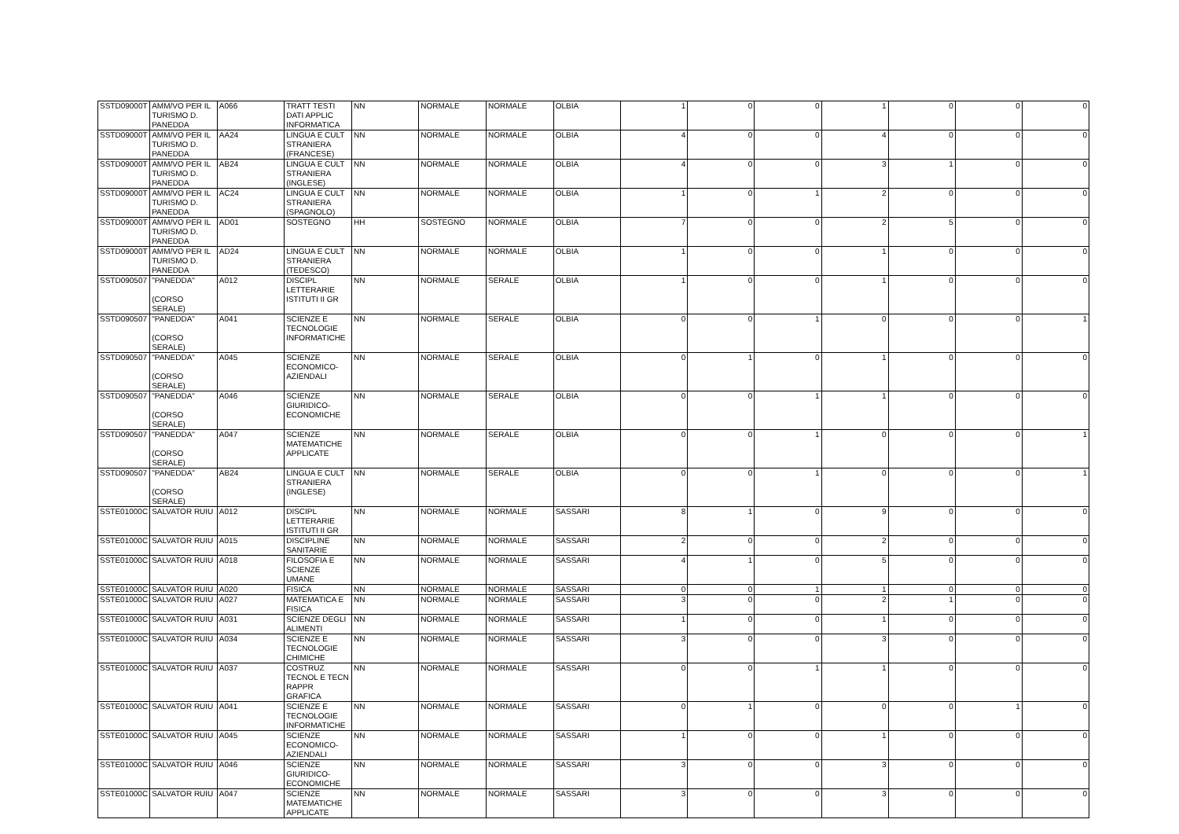| SSTD09000T | AMM/VO PER IL TURISMO D. PANEDDA | A066 | TRATT TESTI DATI APPLIC INFORMATICA | NN | NORMALE | NORMALE | OLBIA | 1 | 0 | 0 | 1 | 0 | 0 | 0 |
| SSTD09000T | AMM/VO PER IL TURISMO D. PANEDDA | AA24 | LINGUA E CULT STRANIERA (FRANCESE) | NN | NORMALE | NORMALE | OLBIA | 4 | 0 | 0 | 4 | 0 | 0 | 0 |
| SSTD09000T | AMM/VO PER IL TURISMO D. PANEDDA | AB24 | LINGUA E CULT STRANIERA (INGLESE) | NN | NORMALE | NORMALE | OLBIA | 4 | 0 | 0 | 3 | 1 | 0 | 0 |
| SSTD09000T | AMM/VO PER IL TURISMO D. PANEDDA | AC24 | LINGUA E CULT STRANIERA (SPAGNOLO) | NN | NORMALE | NORMALE | OLBIA | 1 | 0 | 1 | 2 | 0 | 0 | 0 |
| SSTD09000T | AMM/VO PER IL TURISMO D. PANEDDA | AD01 | SOSTEGNO | HH | SOSTEGNO | NORMALE | OLBIA | 7 | 0 | 0 | 2 | 5 | 0 | 0 |
| SSTD09000T | AMM/VO PER IL TURISMO D. PANEDDA | AD24 | LINGUA E CULT STRANIERA (TEDESCO) | NN | NORMALE | NORMALE | OLBIA | 1 | 0 | 0 | 1 | 0 | 0 | 0 |
| SSTD090507 | "PANEDDA" (CORSO SERALE) | A012 | DISCIPL LETTERARIE ISTITUTI II GR | NN | NORMALE | SERALE | OLBIA | 1 | 0 | 0 | 1 | 0 | 0 | 0 |
| SSTD090507 | "PANEDDA" (CORSO SERALE) | A041 | SCIENZE E TECNOLOGIE INFORMATICHE | NN | NORMALE | SERALE | OLBIA | 0 | 0 | 1 | 0 | 0 | 0 | 1 |
| SSTD090507 | "PANEDDA" (CORSO SERALE) | A045 | SCIENZE ECONOMICO-AZIENDALI | NN | NORMALE | SERALE | OLBIA | 0 | 1 | 0 | 1 | 0 | 0 | 0 |
| SSTD090507 | "PANEDDA" (CORSO SERALE) | A046 | SCIENZE GIURIDICO-ECONOMICHE | NN | NORMALE | SERALE | OLBIA | 0 | 0 | 1 | 1 | 0 | 0 | 0 |
| SSTD090507 | "PANEDDA" (CORSO SERALE) | A047 | SCIENZE MATEMATICHE APPLICATE | NN | NORMALE | SERALE | OLBIA | 0 | 0 | 1 | 0 | 0 | 0 | 1 |
| SSTD090507 | "PANEDDA" (CORSO SERALE) | AB24 | LINGUA E CULT STRANIERA (INGLESE) | NN | NORMALE | SERALE | OLBIA | 0 | 0 | 1 | 0 | 0 | 0 | 1 |
| SSTE01000C | SALVATOR RUIU | A012 | DISCIPL LETTERARIE ISTITUTI II GR | NN | NORMALE | NORMALE | SASSARI | 8 | 1 | 0 | 9 | 0 | 0 | 0 |
| SSTE01000C | SALVATOR RUIU | A015 | DISCIPLINE SANITARIE | NN | NORMALE | NORMALE | SASSARI | 2 | 0 | 0 | 2 | 0 | 0 | 0 |
| SSTE01000C | SALVATOR RUIU | A018 | FILOSOFIA E SCIENZE UMANE | NN | NORMALE | NORMALE | SASSARI | 4 | 1 | 0 | 5 | 0 | 0 | 0 |
| SSTE01000C | SALVATOR RUIU | A020 | FISICA | NN | NORMALE | NORMALE | SASSARI | 0 | 0 | 1 | 1 | 0 | 0 | 0 |
| SSTE01000C | SALVATOR RUIU | A027 | MATEMATICA E FISICA | NN | NORMALE | NORMALE | SASSARI | 3 | 0 | 0 | 2 | 1 | 0 | 0 |
| SSTE01000C | SALVATOR RUIU | A031 | SCIENZE DEGLI ALIMENTI | NN | NORMALE | NORMALE | SASSARI | 1 | 0 | 0 | 1 | 0 | 0 | 0 |
| SSTE01000C | SALVATOR RUIU | A034 | SCIENZE E TECNOLOGIE CHIMICHE | NN | NORMALE | NORMALE | SASSARI | 3 | 0 | 0 | 3 | 0 | 0 | 0 |
| SSTE01000C | SALVATOR RUIU | A037 | COSTRUZ TECNOL E TECN RAPPR GRAFICA | NN | NORMALE | NORMALE | SASSARI | 0 | 0 | 1 | 1 | 0 | 0 | 0 |
| SSTE01000C | SALVATOR RUIU | A041 | SCIENZE E TECNOLOGIE INFORMATICHE | NN | NORMALE | NORMALE | SASSARI | 0 | 1 | 0 | 0 | 0 | 1 | 0 |
| SSTE01000C | SALVATOR RUIU | A045 | SCIENZE ECONOMICO-AZIENDALI | NN | NORMALE | NORMALE | SASSARI | 1 | 0 | 0 | 1 | 0 | 0 | 0 |
| SSTE01000C | SALVATOR RUIU | A046 | SCIENZE GIURIDICO-ECONOMICHE | NN | NORMALE | NORMALE | SASSARI | 3 | 0 | 0 | 3 | 0 | 0 | 0 |
| SSTE01000C | SALVATOR RUIU | A047 | SCIENZE MATEMATICHE APPLICATE | NN | NORMALE | NORMALE | SASSARI | 3 | 0 | 0 | 3 | 0 | 0 | 0 |